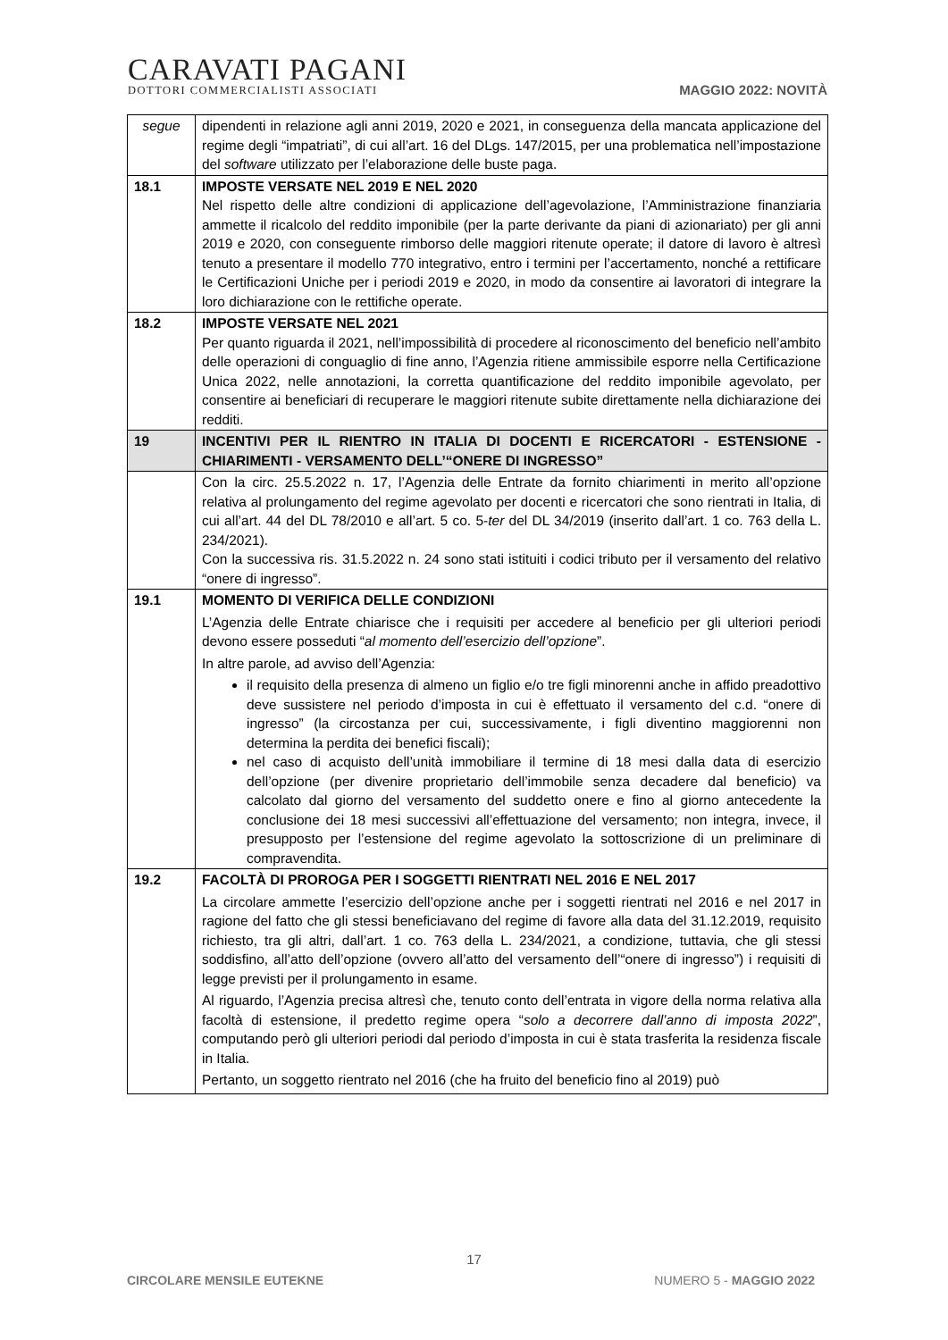CARAVATI PAGANI
DOTTORI COMMERCIALISTI ASSOCIATI
MAGGIO 2022: NOVITÀ
| segue | dipendenti in relazione agli anni 2019, 2020 e 2021, in conseguenza della mancata applicazione del regime degli “impatriati”, di cui all’art. 16 del DLgs. 147/2015, per una problematica nell’impostazione del software utilizzato per l’elaborazione delle buste paga. |
| 18.1 | IMPOSTE VERSATE NEL 2019 E NEL 2020 Nel rispetto delle altre condizioni di applicazione dell’agevolazione, l’Amministrazione finanziaria ammette il ricalcolo del reddito imponibile (per la parte derivante da piani di azionariato) per gli anni 2019 e 2020, con conseguente rimborso delle maggiori ritenute operate; il datore di lavoro è altresì tenuto a presentare il modello 770 integrativo, entro i termini per l’accertamento, nonché a rettificare le Certificazioni Uniche per i periodi 2019 e 2020, in modo da consentire ai lavoratori di integrare la loro dichiarazione con le rettifiche operate. |
| 18.2 | IMPOSTE VERSATE NEL 2021 Per quanto riguarda il 2021, nell’impossibilità di procedere al riconoscimento del beneficio nell’ambito delle operazioni di conguaglio di fine anno, l’Agenzia ritiene ammissibile esporre nella Certificazione Unica 2022, nelle annotazioni, la corretta quantificazione del reddito imponibile agevolato, per consentire ai beneficiari di recuperare le maggiori ritenute subite direttamente nella dichiarazione dei redditi. |
| 19 | INCENTIVI PER IL RIENTRO IN ITALIA DI DOCENTI E RICERCATORI - ESTENSIONE - CHIARIMENTI - VERSAMENTO DELL’“ONERE DI INGRESSO” |
| | Con la circ. 25.5.2022 n. 17, l’Agenzia delle Entrate da fornito chiarimenti in merito all’opzione relativa al prolungamento del regime agevolato per docenti e ricercatori che sono rientrati in Italia, di cui all’art. 44 del DL 78/2010 e all’art. 5 co. 5- ter del DL 34/2019 (inserito dall’art. 1 co. 763 della L. 234/2021). Con la successiva ris. 31.5.2022 n. 24 sono stati istituiti i codici tributo per il versamento del relativo “onere di ingresso”. |
| 19.1 | MOMENTO DI VERIFICA DELLE CONDIZIONI L’Agenzia delle Entrate chiarisce che i requisiti per accedere al beneficio per gli ulteriori periodi devono essere posseduti “ al momento dell’esercizio dell’opzione ”. In altre parole, ad avviso dell’Agenzia: il requisito della presenza di almeno un figlio e/o tre figli minorenni anche in affido preadottivo deve sussistere nel periodo d’imposta in cui è effettuato il versamento del c.d. “onere di ingresso” (la circostanza per cui, successivamente, i figli diventino maggiorenni non determina la perdita dei benefici fiscali); nel caso di acquisto dell’unità immobiliare il termine di 18 mesi dalla data di esercizio dell’opzione (per divenire proprietario dell’immobile senza decadere dal beneficio) va calcolato dal giorno del versamento del suddetto onere e fino al giorno antecedente la conclusione dei 18 mesi successivi all’effettuazione del versamento; non integra, invece, il presupposto per l’estensione del regime agevolato la sottoscrizione di un preliminare di compravendita. |
| 19.2 | FACOLTÀ DI PROROGA PER I SOGGETTI RIENTRATI NEL 2016 E NEL 2017 La circolare ammette l’esercizio dell’opzione anche per i soggetti rientrati nel 2016 e nel 2017 in ragione del fatto che gli stessi beneficiavano del regime di favore alla data del 31.12.2019, requisito richiesto, tra gli altri, dall’art. 1 co. 763 della L. 234/2021, a condizione, tuttavia, che gli stessi soddisfino, all’atto dell’opzione (ovvero all’atto del versamento dell’“onere di ingresso”) i requisiti di legge previsti per il prolungamento in esame. Al riguardo, l’Agenzia precisa altresì che, tenuto conto dell’entrata in vigore della norma relativa alla facoltà di estensione, il predetto regime opera “ solo a decorrere dall’anno di imposta 2022 ”, computando però gli ulteriori periodi dal periodo d’imposta in cui è stata trasferita la residenza fiscale in Italia. Pertanto, un soggetto rientrato nel 2016 (che ha fruito del beneficio fino al 2019) può |
17
CIRCOLARE MENSILE EUTEKNE NUMERO 5 - MAGGIO 2022